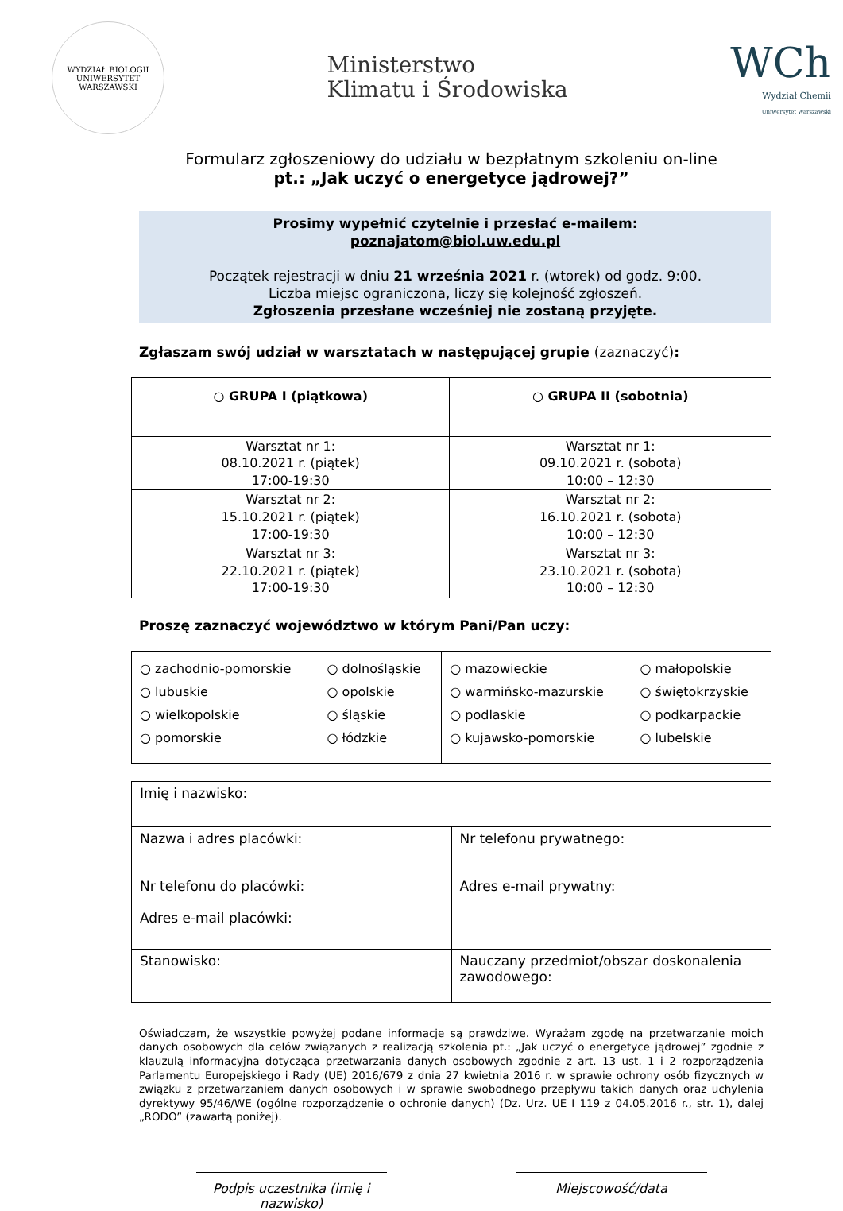WYDZIAŁ BIOLOGII
UNIWERSYTET WARSZAWSKI
Ministerstwo
Klimatu i Środowiska
WCh
Wydział Chemii
Uniwersytet Warszawski
Formularz zgłoszeniowy do udziału w bezpłatnym szkoleniu on-line
pt.: „Jak uczyć o energetyce jądrowej?”
Prosimy wypełnić czytelnie i przesłać e-mailem:
poznajatom@biol.uw.edu.pl
Początek rejestracji w dniu 21 września 2021 r. (wtorek) od godz. 9:00.
Liczba miejsc ograniczona, liczy się kolejność zgłoszeń.
Zgłoszenia przesłane wcześniej nie zostaną przyjęte.
Zgłaszam swój udział w warsztatach w następującej grupie (zaznaczyć):
| ○ GRUPA I (piątkowa) | ○ GRUPA II (sobotnia) |
| Warsztat nr 1: 08.10.2021 r. (piątek) 17:00-19:30 | Warsztat nr 1: 09.10.2021 r. (sobota) 10:00 – 12:30 |
| Warsztat nr 2: 15.10.2021 r. (piątek) 17:00-19:30 | Warsztat nr 2: 16.10.2021 r. (sobota) 10:00 – 12:30 |
| Warsztat nr 3: 22.10.2021 r. (piątek) 17:00-19:30 | Warsztat nr 3: 23.10.2021 r. (sobota) 10:00 – 12:30 |
Proszę zaznaczyć województwo w którym Pani/Pan uczy:
| ○ zachodnio-pomorskie ○ lubuskie ○ wielkopolskie ○ pomorskie | ○ dolnośląskie ○ opolskie ○ śląskie ○ łódzkie | ○ mazowieckie ○ warmińsko-mazurskie ○ podlaskie ○ kujawsko-pomorskie | ○ małopolskie ○ świętokrzyskie ○ podkarpackie ○ lubelskie |
| Imię i nazwisko: | |
| Nazwa i adres placówki: Nr telefonu do placówki: Adres e-mail placówki: | Nr telefonu prywatnego: Adres e-mail prywatny: |
| Stanowisko: | Nauczany przedmiot/obszar doskonalenia zawodowego: |
Oświadczam, że wszystkie powyżej podane informacje są prawdziwe. Wyrażam zgodę na przetwarzanie moich danych osobowych dla celów związanych z realizacją szkolenia pt.: „Jak uczyć o energetyce jądrowej” zgodnie z klauzulą informacyjna dotycząca przetwarzania danych osobowych zgodnie z art. 13 ust. 1 i 2 rozporządzenia Parlamentu Europejskiego i Rady (UE) 2016/679 z dnia 27 kwietnia 2016 r. w sprawie ochrony osób fizycznych w związku z przetwarzaniem danych osobowych i w sprawie swobodnego przepływu takich danych oraz uchylenia dyrektywy 95/46/WE (ogólne rozporządzenie o ochronie danych) (Dz. Urz. UE I 119 z 04.05.2016 r., str. 1), dalej „RODO” (zawartą poniżej).
Podpis uczestnika (imię i nazwisko)
Miejscowość/data